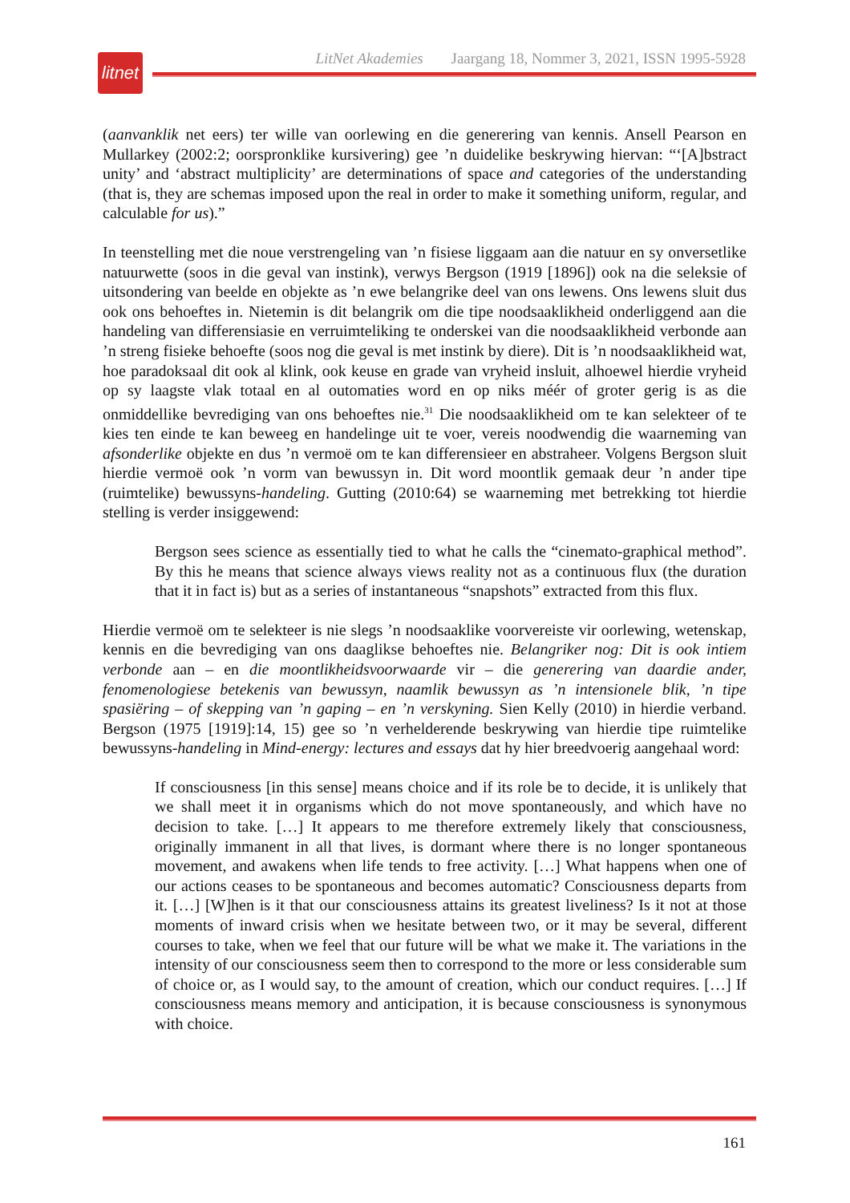LitNet Akademies Jaargang 18, Nommer 3, 2021, ISSN 1995-5928
litnet
(aanvanklik net eers) ter wille van oorlewing en die generering van kennis. Ansell Pearson en Mullarkey (2002:2; oorspronklike kursivering) gee ’n duidelike beskrywing hiervan: “‘[A]bstract unity’ and ‘abstract multiplicity’ are determinations of space and categories of the understanding (that is, they are schemas imposed upon the real in order to make it something uniform, regular, and calculable for us).”
In teenstelling met die noue verstrengeling van ’n fisiese liggaam aan die natuur en sy onversetlike natuurwette (soos in die geval van instink), verwys Bergson (1919 [1896]) ook na die seleksie of uitsondering van beelde en objekte as ’n ewe belangrike deel van ons lewens. Ons lewens sluit dus ook ons behoeftes in. Nietemin is dit belangrik om die tipe noodsaaklikheid onderliggend aan die handeling van differensiasie en verruimteliking te onderskei van die noodsaaklikheid verbonde aan ’n streng fisieke behoefte (soos nog die geval is met instink by diere). Dit is ’n noodsaaklikheid wat, hoe paradoksaal dit ook al klink, ook keuse en grade van vryheid insluit, alhoewel hierdie vryheid op sy laagste vlak totaal en al outomaties word en op niks méér of groter gerig is as die onmiddellike bevrediging van ons behoeftes nie.<sup>31</sup> Die noodsaaklikheid om te kan selekteer of te kies ten einde te kan beweeg en handelinge uit te voer, vereis noodwendig die waarneming van afsonderlike objekte en dus ’n vermoë om te kan differensieer en abstraheer. Volgens Bergson sluit hierdie vermoë ook ’n vorm van bewussyn in. Dit word moontlik gemaak deur ’n ander tipe (ruimtelike) bewussyns-handeling. Gutting (2010:64) se waarneming met betrekking tot hierdie stelling is verder insiggewend:
Bergson sees science as essentially tied to what he calls the “cinemato-graphical method”. By this he means that science always views reality not as a continuous flux (the duration that it in fact is) but as a series of instantaneous “snapshots” extracted from this flux.
Hierdie vermoë om te selekteer is nie slegs ’n noodsaaklike voorvereiste vir oorlewing, wetenskap, kennis en die bevrediging van ons daaglikse behoeftes nie. Belangriker nog: Dit is ook intiem verbonde aan – en die moontlikheidsvoorwaarde vir – die generering van daardie ander, fenomenologiese betekenis van bewussyn, naamlik bewussyn as ’n intensionele blik, ’n tipe spasiëring – of skepping van ’n gaping – en ’n verskyning. Sien Kelly (2010) in hierdie verband. Bergson (1975 [1919]:14, 15) gee so ’n verhelderende beskrywing van hierdie tipe ruimtelike bewussyns-handeling in Mind-energy: lectures and essays dat hy hier breedvoerig aangehaal word:
If consciousness [in this sense] means choice and if its role be to decide, it is unlikely that we shall meet it in organisms which do not move spontaneously, and which have no decision to take. […] It appears to me therefore extremely likely that consciousness, originally immanent in all that lives, is dormant where there is no longer spontaneous movement, and awakens when life tends to free activity. […] What happens when one of our actions ceases to be spontaneous and becomes automatic? Consciousness departs from it. […] [W]hen is it that our consciousness attains its greatest liveliness? Is it not at those moments of inward crisis when we hesitate between two, or it may be several, different courses to take, when we feel that our future will be what we make it. The variations in the intensity of our consciousness seem then to correspond to the more or less considerable sum of choice or, as I would say, to the amount of creation, which our conduct requires. […] If consciousness means memory and anticipation, it is because consciousness is synonymous with choice.
161